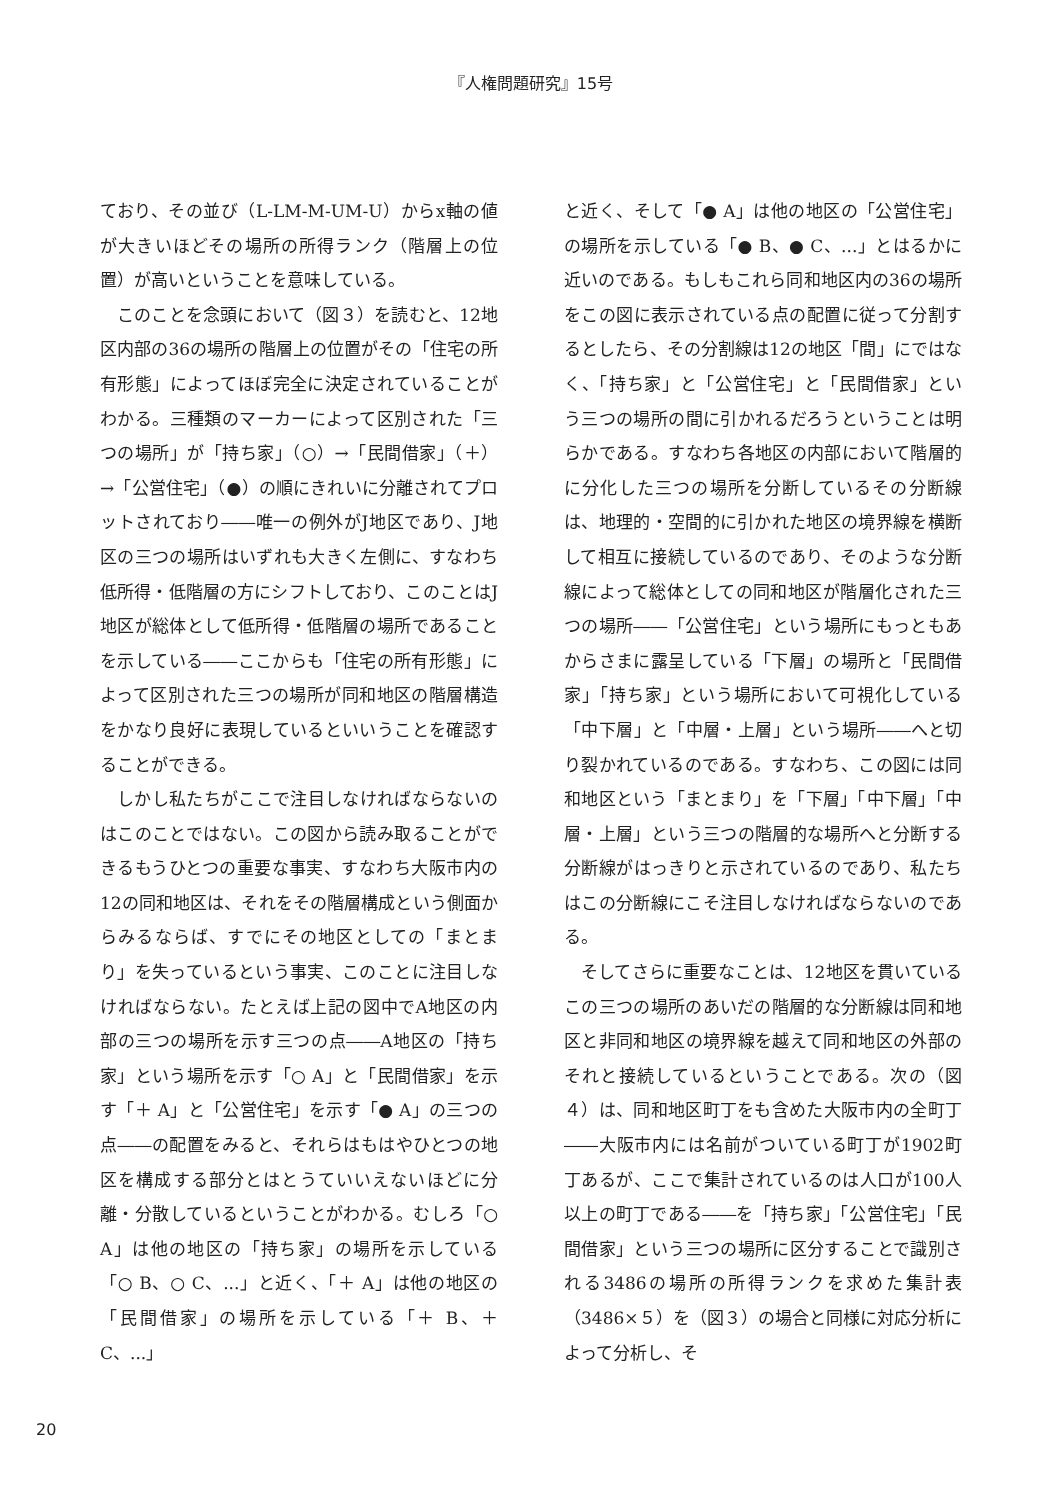『人権問題研究』15号
ており、その並び（L-LM-M-UM-U）からx軸の値が大きいほどその場所の所得ランク（階層上の位置）が高いということを意味している。
このことを念頭において（図３）を読むと、12地区内部の36の場所の階層上の位置がその「住宅の所有形態」によってほぼ完全に決定されていることがわかる。三種類のマーカーによって区別された「三つの場所」が「持ち家」（○）→「民間借家」（＋）→「公営住宅」（●）の順にきれいに分離されてプロットされており――唯一の例外がJ地区であり、J地区の三つの場所はいずれも大きく左側に、すなわち低所得・低階層の方にシフトしており、このことはJ地区が総体として低所得・低階層の場所であることを示している――ここからも「住宅の所有形態」によって区別された三つの場所が同和地区の階層構造をかなり良好に表現しているといいうことを確認することができる。
しかし私たちがここで注目しなければならないのはこのことではない。この図から読み取ることができるもうひとつの重要な事実、すなわち大阪市内の12の同和地区は、それをその階層構成という側面からみるならば、すでにその地区としての「まとまり」を失っているという事実、このことに注目しなければならない。たとえば上記の図中でA地区の内部の三つの場所を示す三つの点――A地区の「持ち家」という場所を示す「○ A」と「民間借家」を示す「＋ A」と「公営住宅」を示す「● A」の三つの点――の配置をみると、それらはもはやひとつの地区を構成する部分とはとうていいえないほどに分離・分散しているということがわかる。むしろ「○ A」は他の地区の「持ち家」の場所を示している「○ B、○ C、...」と近く、「＋ A」は他の地区の「民間借家」の場所を示している「＋ B、＋ C、...」
と近く、そして「● A」は他の地区の「公営住宅」の場所を示している「● B、● C、...」とはるかに近いのである。もしもこれら同和地区内の36の場所をこの図に表示されている点の配置に従って分割するとしたら、その分割線は12の地区「間」にではなく、「持ち家」と「公営住宅」と「民間借家」という三つの場所の間に引かれるだろうということは明らかである。すなわち各地区の内部において階層的に分化した三つの場所を分断しているその分断線は、地理的・空間的に引かれた地区の境界線を横断して相互に接続しているのであり、そのような分断線によって総体としての同和地区が階層化された三つの場所――「公営住宅」という場所にもっともあからさまに露呈している「下層」の場所と「民間借家」「持ち家」という場所において可視化している「中下層」と「中層・上層」という場所――へと切り裂かれているのである。すなわち、この図には同和地区という「まとまり」を「下層」「中下層」「中層・上層」という三つの階層的な場所へと分断する分断線がはっきりと示されているのであり、私たちはこの分断線にこそ注目しなければならないのである。
そしてさらに重要なことは、12地区を貫いているこの三つの場所のあいだの階層的な分断線は同和地区と非同和地区の境界線を越えて同和地区の外部のそれと接続しているということである。次の（図４）は、同和地区町丁をも含めた大阪市内の全町丁――大阪市内には名前がついている町丁が1902町丁あるが、ここで集計されているのは人口が100人以上の町丁である――を「持ち家」「公営住宅」「民間借家」という三つの場所に区分することで識別される3486の場所の所得ランクを求めた集計表（3486×５）を（図３）の場合と同様に対応分析によって分析し、そ
20